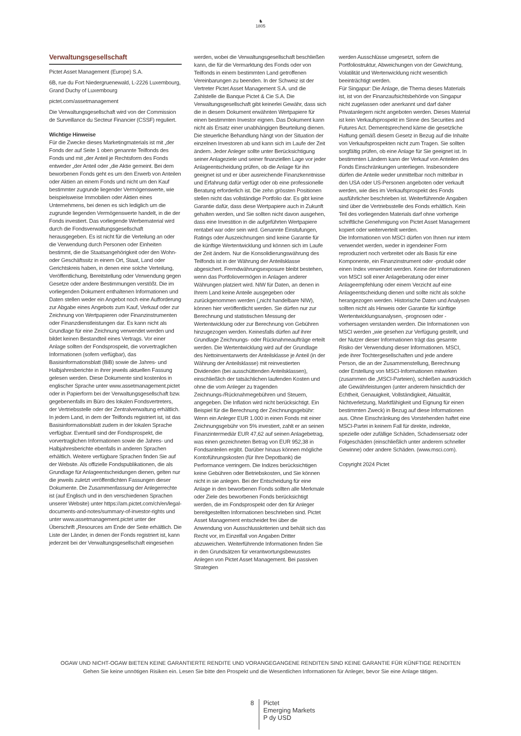♞
1805
Verwaltungsgesellschaft
Pictet Asset Management (Europe) S.A.
6B, rue du Fort Niedergruenewald, L-2226 Luxembourg, Grand Duchy of Luxembourg
pictet.com/assetmanagement
Die Verwaltungsgesellschaft wird von der Commission de Surveillance du Secteur Financier (CSSF) reguliert.
Wichtige Hinweise
Für die Zwecke dieses Marketingmaterials ist mit „der Fonds der auf Seite 1 oben genannte Teilfonds des Fonds und mit „der Anteil je Rechtsform des Fonds entweder „der Anteil oder „die Aktie gemeint. Bei dem beworbenen Fonds geht es um den Erwerb von Anteilen oder Aktien an einem Fonds und nicht um den Kauf bestimmter zugrunde liegender Vermögenswerte, wie beispielsweise Immobilien oder Aktien eines Unternehmens, bei denen es sich lediglich um die zugrunde liegenden Vermögenswerte handelt, in die der Fonds investiert. Das vorliegende Werbematerial wird durch die Fondsverwaltungsgesellschaft herausgegeben. Es ist nicht für die Verteilung an oder die Verwendung durch Personen oder Einheiten bestimmt, die die Staatsangehörigkeit oder den Wohn- oder Geschäftssitz in einem Ort, Staat, Land oder Gerichtskreis haben, in denen eine solche Verteilung, Veröffentlichung, Bereitstellung oder Verwendung gegen Gesetze oder andere Bestimmungen verstößt. Die im vorliegenden Dokument enthaltenen Informationen und Daten stellen weder ein Angebot noch eine Aufforderung zur Abgabe eines Angebots zum Kauf, Verkauf oder zur Zeichnung von Wertpapieren oder Finanzinstrumenten oder Finanzdienstleistungen dar. Es kann nicht als Grundlage für eine Zeichnung verwendet werden und bildet keinen Bestandteil eines Vertrags. Vor einer Anlage sollten der Fondsprospekt, die vorvertraglichen Informationen (sofern verfügbar), das Basisinformationsblatt (BiB) sowie die Jahres- und Halbjahresberichte in ihrer jeweils aktuellen Fassung gelesen werden. Diese Dokumente sind kostenlos in englischer Sprache unter www.assetmanagement.pictet oder in Papierform bei der Verwaltungsgesellschaft bzw. gegebenenfalls im Büro des lokalen Fondsvertreters, der Vertriebsstelle oder der Zentralverwaltung erhältlich. In jedem Land, in dem der Teilfonds registriert ist, ist das Basisinformationsblatt zudem in der lokalen Sprache verfügbar. Eventuell sind der Fondsprospekt, die vorvertraglichen Informationen sowie die Jahres- und Halbjahresberichte ebenfalls in anderen Sprachen erhältlich. Weitere verfügbare Sprachen finden Sie auf der Website. Als offizielle Fondspublikationen, die als Grundlage für Anlageentscheidungen dienen, gelten nur die jeweils zuletzt veröffentlichten Fassungen dieser Dokumente. Die Zusammenfassung der Anlegerrechte ist (auf Englisch und in den verschiedenen Sprachen unserer Website) unter https://am.pictet.com/ch/en/legal-documents-and-notes/summary-of-investor-rights und unter www.assetmanagement.pictet unter der Überschrift „Resources am Ende der Seite erhältlich. Die Liste der Länder, in denen der Fonds registriert ist, kann jederzeit bei der Verwaltungsgesellschaft eingesehen
werden, wobei die Verwaltungsgesellschaft beschließen kann, die für die Vermarktung des Fonds oder von Teilfonds in einem bestimmten Land getroffenen Vereinbarungen zu beenden. In der Schweiz ist der Vertreter Pictet Asset Management S.A. und die Zahlstelle die Banque Pictet & Cie S.A. Die Verwaltungsgesellschaft gibt keinerlei Gewähr, dass sich die in diesem Dokument erwähnten Wertpapiere für einen bestimmten Investor eignen. Das Dokument kann nicht als Ersatz einer unabhängigen Beurteilung dienen. Die steuerliche Behandlung hängt von der Situation der einzelnen Investoren ab und kann sich im Laufe der Zeit ändern. Jeder Anleger sollte unter Berücksichtigung seiner Anlageziele und seiner finanziellen Lage vor jeder Anlageentscheidung prüfen, ob die Anlage für ihn geeignet ist und er über ausreichende Finanzkenntnisse und Erfahrung dafür verfügt oder ob eine professionelle Beratung erforderlich ist. Die zehn grössten Positionen stellen nicht das vollständige Portfolio dar. Es gibt keine Garantie dafür, dass diese Wertpapiere auch in Zukunft gehalten werden, und Sie sollten nicht davon ausgehen, dass eine Investition in die aufgeführten Wertpapiere rentabel war oder sein wird. Genannte Einstufungen, Ratings oder Auszeichnungen sind keine Garantie für die künftige Wertentwicklung und können sich im Laufe der Zeit ändern. Nur die Konsolidierungswährung des Teilfonds ist in der Währung der Anteilsklasse abgesichert. Fremdwährungsexposure bleibt bestehen, wenn das Portfoliovermögen in Anlagen anderer Währungen platziert wird. NIW für Daten, an denen in Ihrem Land keine Anteile ausgegeben oder zurückgenommen werden („nicht handelbare NIW), können hier veröffentlicht werden. Sie dürfen nur zur Berechnung und statistischen Messung der Wertentwicklung oder zur Berechnung von Gebühren hinzugezogen werden. Keinesfalls dürfen auf ihrer Grundlage Zeichnungs- oder Rücknahmeaufträge erteilt werden. Die Wertentwicklung wird auf der Grundlage des Nettoinventarwerts der Anteilsklasse je Anteil (in der Währung der Anteilsklasse) mit reinvestierten Dividenden (bei ausschüttenden Anteilsklassen), einschließlich der tatsächlichen laufenden Kosten und ohne die vom Anleger zu tragenden Zeichnungs-/Rücknahmegebühren und Steuern, angegeben. Die Inflation wird nicht berücksichtigt. Ein Beispiel für die Berechnung der Zeichnungsgebühr: Wenn ein Anleger EUR 1.000 in einen Fonds mit einer Zeichnungsgebühr von 5% investiert, zahlt er an seinen Finanzintermediär EUR 47,62 auf seinen Anlagebetrag, was einen gezeichneten Betrag von EUR 952,38 in Fondsanteilen ergibt. Darüber hinaus können mögliche Kontoführungskosten (für Ihre Depotbank) die Performance verringern. Die Indizes berücksichtigen keine Gebühren oder Betriebskosten, und Sie können nicht in sie anlegen. Bei der Entscheidung für eine Anlage in den beworbenen Fonds sollten alle Merkmale oder Ziele des beworbenen Fonds berücksichtigt werden, die im Fondsprospekt oder den für Anleger bereitgestellten Informationen beschrieben sind. Pictet Asset Management entscheidet frei über die Anwendung von Ausschlusskriterien und behält sich das Recht vor, im Einzelfall von Angaben Dritter abzuweichen. Weiterführende Informationen finden Sie in den Grundsätzen für verantwortungsbewusstes Anlegen von Pictet Asset Management. Bei passiven Strategien
werden Ausschlüsse umgesetzt, sofern die Portfoliostruktur, Abweichungen von der Gewichtung, Volatilität und Wertenwicklung nicht wesentlich beeinträchtigt werden.
Für Singapur: Die Anlage, die Thema dieses Materials ist, ist von der Finanzaufsichtsbehörde von Singapur nicht zugelassen oder anerkannt und darf daher Privatanlegern nicht angeboten werden. Dieses Material ist kein Verkaufsprospekt im Sinne des Securities and Futures Act. Dementsprechend käme die gesetzliche Haftung gemäß diesem Gesetz in Bezug auf die Inhalte von Verkaufsprospekten nicht zum Tragen. Sie sollten sorgfältig prüfen, ob eine Anlage für Sie geeignet ist. In bestimmten Ländern kann der Verkauf von Anteilen des Fonds Einschränkungen unterliegen. Insbesondere dürfen die Anteile weder unmittelbar noch mittelbar in den USA oder US-Personen angeboten oder verkauft werden, wie dies im Verkaufsprospekt des Fonds ausführlicher beschrieben ist. Weiterführende Angaben sind über die Vertriebsstelle des Fonds erhältlich. Kein Teil des vorliegenden Materials darf ohne vorherige schriftliche Genehmigung von Pictet Asset Management kopiert oder weiterverteilt werden.
Die Informationen von MSCI dürfen von Ihnen nur intern verwendet werden, weder in irgendeiner Form reproduziert noch verbreitet oder als Basis für eine Komponente, ein Finanzinstrument oder -produkt oder einen Index verwendet werden. Keine der Informationen von MSCI soll einer Anlageberatung oder einer Anlageempfehlung oder einem Verzicht auf eine Anlageentscheidung dienen und sollte nicht als solche herangezogen werden. Historische Daten und Analysen sollten nicht als Hinweis oder Garantie für künftige Wertentwicklungsanalysen, -prognosen oder -vorhersagen verstanden werden. Die Informationen von MSCI werden „wie gesehen zur Verfügung gestellt, und der Nutzer dieser Informationen trägt das gesamte Risiko der Verwendung dieser Informationen. MSCI, jede ihrer Tochtergesellschaften und jede andere Person, die an der Zusammenstellung, Berechnung oder Erstellung von MSCI-Informationen mitwirken (zusammen die „MSCI-Parteien), schließen ausdrücklich alle Gewährleistungen (unter anderem hinsichtlich der Echtheit, Genauigkeit, Vollständigkeit, Aktualität, Nichtverletzung, Marktfähigkeit und Eignung für einen bestimmten Zweck) in Bezug auf diese Informationen aus. Ohne Einschränkung des Vorstehenden haftet eine MSCI-Partei in keinem Fall für direkte, indirekte, spezielle oder zufällige Schäden, Schadensersatz oder Folgeschäden (einschließlich unter anderem schneller Gewinne) oder andere Schäden. (www.msci.com).
Copyright 2024 Pictet
OGAW UND NICHT-OGAW BIETEN KEINE GARANTIERTE RENDITE UND VORANGEGANGENE RENDITEN SIND KEINE GARANTIE FÜR KÜNFTIGE RENDITEN
Gehen Sie keine unnötigen Risiken ein. Lesen Sie bitte den Prospekt und die Wesentlichen Informationen für Anleger, bevor Sie eine Anlage tätigen.
8
Pictet
Emerging Markets
P dy USD